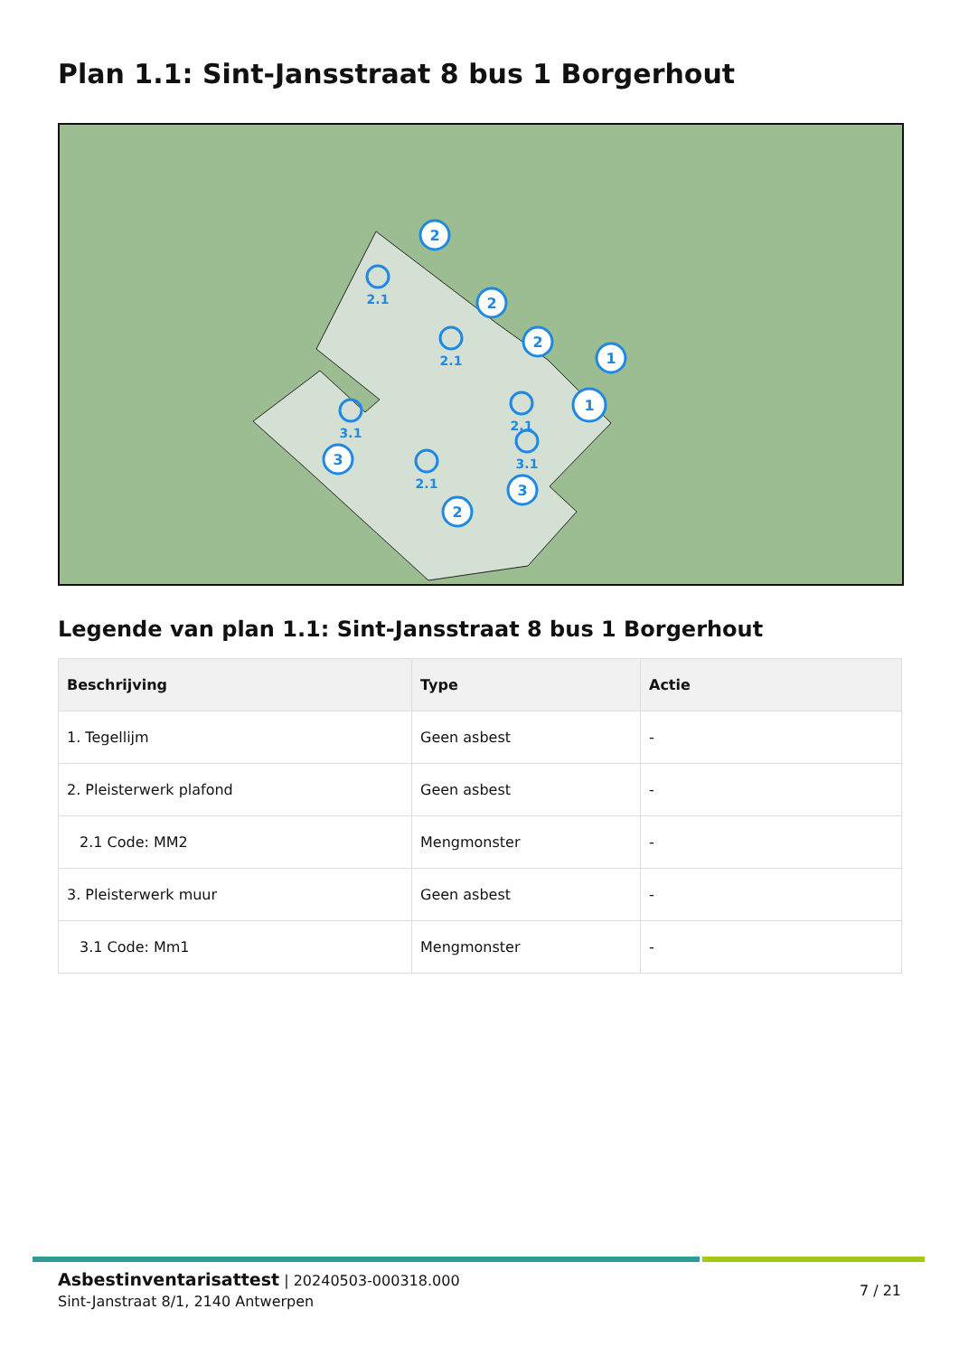Plan 1.1: Sint-Jansstraat 8 bus 1 Borgerhout
2
2
2
1
1
3
2
3
2.1
2.1
2.1
3.1
2.1
3.1
Legende van plan 1.1: Sint-Jansstraat 8 bus 1 Borgerhout
| Beschrijving | Type | Actie |
| --- | --- | --- |
| 1. Tegellijm | Geen asbest | - |
| 2. Pleisterwerk plafond | Geen asbest | - |
| 2.1 Code: MM2 | Mengmonster | - |
| 3. Pleisterwerk muur | Geen asbest | - |
| 3.1 Code: Mm1 | Mengmonster | - |
Asbestinventarisattest | 20240503-000318.000
Sint-Janstraat 8/1, 2140 Antwerpen
7 / 21